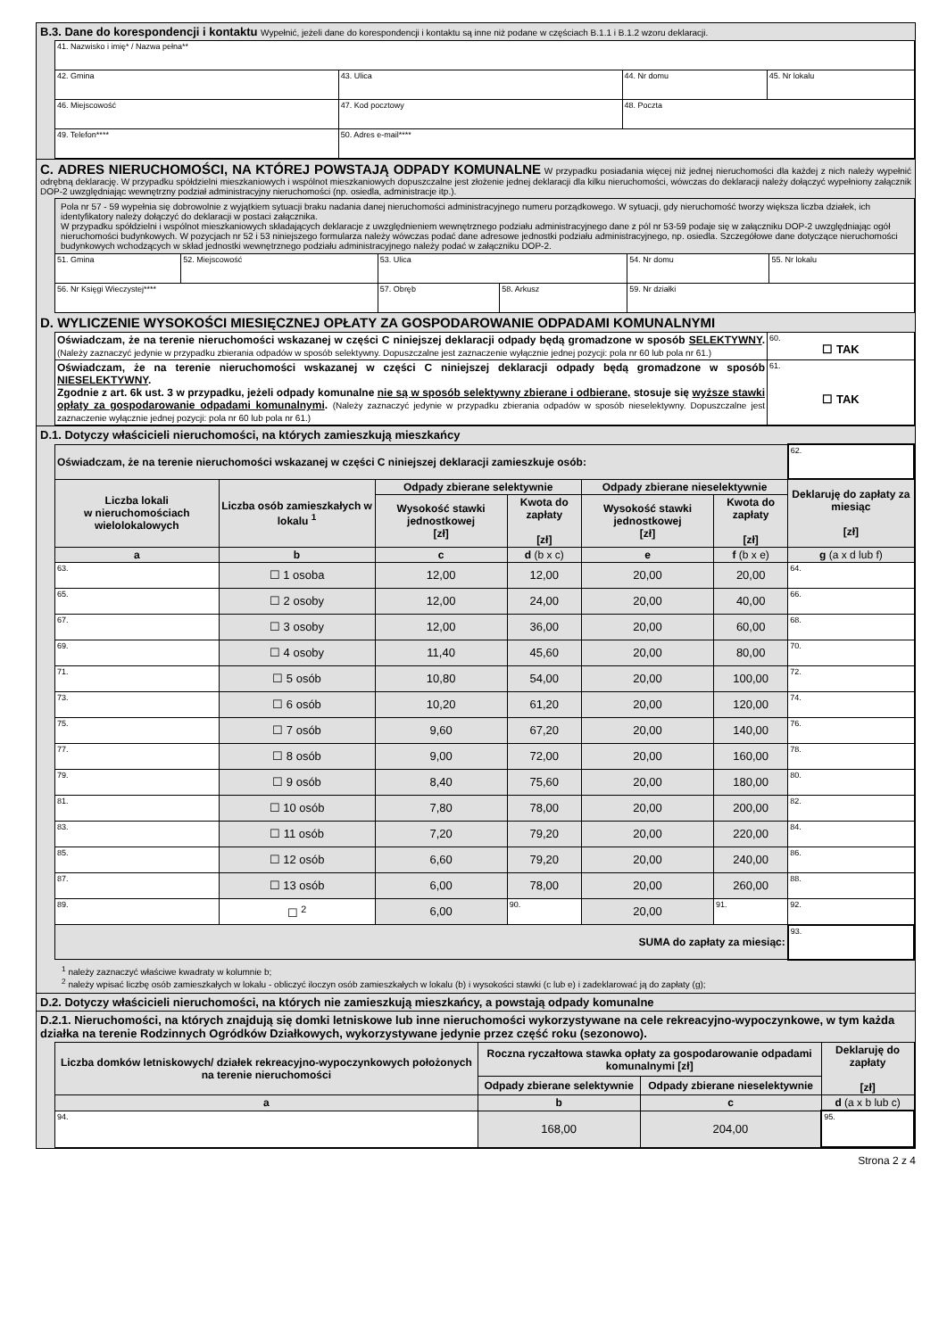B.3. Dane do korespondencji i kontaktu Wypełnić, jeżeli dane do korespondencji i kontaktu są inne niż podane w częściach B.1.1 i B.1.2 wzoru deklaracji.
| 41. Nazwisko i imię* / Nazwa pełna** | | | |
| 42. Gmina | 43. Ulica | 44. Nr domu | 45. Nr lokalu |
| 46. Miejscowość | 47. Kod pocztowy | 48. Poczta | |
| 49. Telefon**** | 50. Adres e-mail**** | | |
C. ADRES NIERUCHOMOŚCI, NA KTÓREJ POWSTAJĄ ODPADY KOMUNALNE W przypadku posiadania więcej niż jednej nieruchomości dla każdej z nich należy wypełnić odrębną deklarację. W przypadku spółdzielni mieszkaniowych i wspólnot mieszkaniowych dopuszczalne jest złożenie jednej deklaracji dla kilku nieruchomości, wówczas do deklaracji należy dołączyć wypełniony załącznik DOP-2 uwzględniając wewnętrzny podział administracyjny nieruchomości (np. osiedla, administracje itp.).
| Pola nr 57 - 59 wypełnia się dobrowolnie z wyjątkiem sytuacji braku nadania danej nieruchomości administracyjnego numeru porządkowego. W sytuacji, gdy nieruchomość tworzy większa liczba działek, ich identyfikatory należy dołączyć do deklaracji w postaci załącznika. W przypadku spółdzielni i wspólnot mieszkaniowych składających deklaracje z uwzględnieniem wewnętrznego podziału administracyjnego dane z pól nr 53-59 podaje się w załączniku DOP-2 uwzględniając ogół nieruchomości budynkowych. W pozycjach nr 52 i 53 niniejszego formularza należy wówczas podać dane adresowe jednostki podziału administracyjnego, np. osiedla. Szczegółowe dane dotyczące nieruchomości budynkowych wchodzących w skład jednostki wewnętrznego podziału administracyjnego należy podać w załączniku DOP-2. | | | | | |
| 51. Gmina | 52. Miejscowość | 53. Ulica | | 54. Nr domu | 55. Nr lokalu |
| 56. Nr Księgi Wieczystej**** | | 57. Obręb | 58. Arkusz | 59. Nr działki | |
D. WYLICZENIE WYSOKOŚCI MIESIĘCZNEJ OPŁATY ZA GOSPODAROWANIE ODPADAMI KOMUNALNYMI
| Oświadczam, że na terenie nieruchomości wskazanej w części C niniejszej deklaracji odpady będą gromadzone w sposób SELEKTYWNY . (Należy zaznaczyć jedynie w przypadku zbierania odpadów w sposób selektywny. Dopuszczalne jest zaznaczenie wyłącznie jednej pozycji: pola nr 60 lub pola nr 61.) | 60. ☐ TAK |
| Oświadczam, że na terenie nieruchomości wskazanej w części C niniejszej deklaracji odpady będą gromadzone w sposób NIESELEKTYWNY . Zgodnie z art. 6k ust. 3 w przypadku, jeżeli odpady komunalne nie są w sposób selektywny zbierane i odbierane, stosuje się wyższe stawki opłaty za gospodarowanie odpadami komunalnymi . (Należy zaznaczyć jedynie w przypadku zbierania odpadów w sposób nieselektywny. Dopuszczalne jest zaznaczenie wyłącznie jednej pozycji: pola nr 60 lub pola nr 61.) | 61. ☐ TAK |
D.1. Dotyczy właścicieli nieruchomości, na których zamieszkują mieszkańcy
| Oświadczam, że na terenie nieruchomości wskazanej w części C niniejszej deklaracji zamieszkuje osób: | | | | | | 62. |
| Liczba lokali w nieruchomościach wielolokalowych | Liczba osób zamieszkałych w lokalu <sup>1</sup> | Odpady zbierane selektywnie | | Odpady zbierane nieselektywnie | | Deklaruję do zapłaty za miesiąc [zł] |
| | | Wysokość stawki jednostkowej [zł] | Kwota do zapłaty [zł] | Wysokość stawki jednostkowej [zł] | Kwota do zapłaty [zł] | |
| a | b | c | d (b x c) | e | f (b x e) | g (a x d lub f) |
| 63. | ☐ 1 osoba | 12,00 | 12,00 | 20,00 | 20,00 | 64. |
| 65. | ☐ 2 osoby | 12,00 | 24,00 | 20,00 | 40,00 | 66. |
| 67. | ☐ 3 osoby | 12,00 | 36,00 | 20,00 | 60,00 | 68. |
| 69. | ☐ 4 osoby | 11,40 | 45,60 | 20,00 | 80,00 | 70. |
| 71. | ☐ 5 osób | 10,80 | 54,00 | 20,00 | 100,00 | 72. |
| 73. | ☐ 6 osób | 10,20 | 61,20 | 20,00 | 120,00 | 74. |
| 75. | ☐ 7 osób | 9,60 | 67,20 | 20,00 | 140,00 | 76. |
| 77. | ☐ 8 osób | 9,00 | 72,00 | 20,00 | 160,00 | 78. |
| 79. | ☐ 9 osób | 8,40 | 75,60 | 20,00 | 180,00 | 80. |
| 81. | ☐ 10 osób | 7,80 | 78,00 | 20,00 | 200,00 | 82. |
| 83. | ☐ 11 osób | 7,20 | 79,20 | 20,00 | 220,00 | 84. |
| 85. | ☐ 12 osób | 6,60 | 79,20 | 20,00 | 240,00 | 86. |
| 87. | ☐ 13 osób | 6,00 | 78,00 | 20,00 | 260,00 | 88. |
| 89. | ☐ <sup>2</sup> | 6,00 | 90. | 20,00 | 91. | 92. |
| SUMA do zapłaty za miesiąc: | | | | | | 93. |
<sup>1</sup> należy zaznaczyć właściwe kwadraty w kolumnie b;
<sup>2</sup> należy wpisać liczbę osób zamieszkałych w lokalu - obliczyć iloczyn osób zamieszkałych w lokalu (b) i wysokości stawki (c lub e) i zadeklarować ją do zapłaty (g);
D.2. Dotyczy właścicieli nieruchomości, na których nie zamieszkują mieszkańcy, a powstają odpady komunalne
D.2.1. Nieruchomości, na których znajdują się domki letniskowe lub inne nieruchomości wykorzystywane na cele rekreacyjno-wypoczynkowe, w tym każda działka na terenie Rodzinnych Ogródków Działkowych, wykorzystywane jedynie przez część roku (sezonowo).
| Liczba domków letniskowych/ działek rekreacyjno-wypoczynkowych położonych na terenie nieruchomości | Roczna ryczałtowa stawka opłaty za gospodarowanie odpadami komunalnymi [zł] | | Deklaruję do zapłaty [zł] |
| --- | --- | --- | --- |
| | Odpady zbierane selektywnie | Odpady zbierane nieselektywnie | |
| a | b | c | d (a x b lub c) |
| 94. | 168,00 | 204,00 | 95. |
Strona 2 z 4